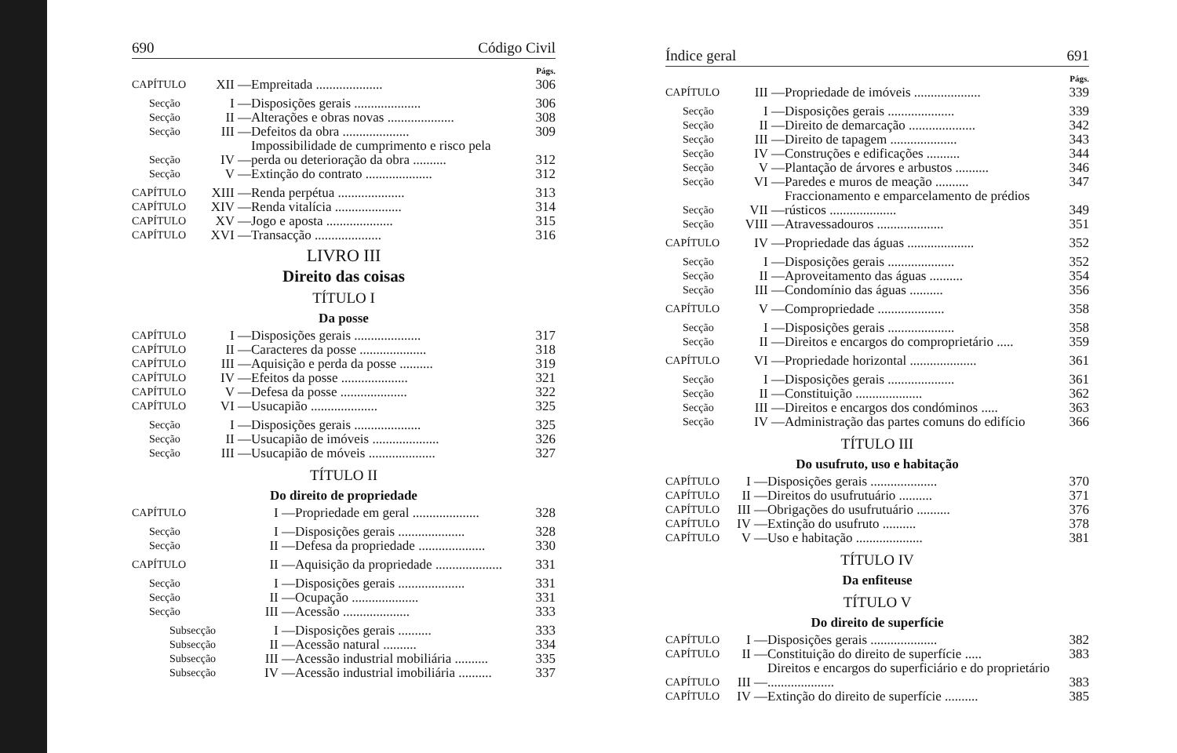690 Código Civil
Págs.
| CAPÍTULO | XII — | Empreitada .................... | 306 |
| Secção | I — | Disposições gerais .................... | 306 |
| Secção | II — | Alterações e obras novas .................... | 308 |
| Secção | III — | Defeitos da obra .................... | 309 |
| Secção | IV — | Impossibilidade de cumprimento e risco pela perda ou deterioração da obra .......... | 312 |
| Secção | V — | Extinção do contrato .................... | 312 |
| CAPÍTULO | XIII — | Renda perpétua .................... | 313 |
| CAPÍTULO | XIV — | Renda vitalícia .................... | 314 |
| CAPÍTULO | XV — | Jogo e aposta .................... | 315 |
| CAPÍTULO | XVI — | Transacção .................... | 316 |
LIVRO III
Direito das coisas
TÍTULO I
Da posse
| CAPÍTULO | I — | Disposições gerais .................... | 317 |
| CAPÍTULO | II — | Caracteres da posse .................... | 318 |
| CAPÍTULO | III — | Aquisição e perda da posse .......... | 319 |
| CAPÍTULO | IV — | Efeitos da posse .................... | 321 |
| CAPÍTULO | V — | Defesa da posse .................... | 322 |
| CAPÍTULO | VI — | Usucapião .................... | 325 |
| Secção | I — | Disposições gerais .................... | 325 |
| Secção | II — | Usucapião de imóveis .................... | 326 |
| Secção | III — | Usucapião de móveis .................... | 327 |
TÍTULO II
Do direito de propriedade
| CAPÍTULO | I — | Propriedade em geral .................... | 328 |
| Secção | I — | Disposições gerais .................... | 328 |
| Secção | II — | Defesa da propriedade .................... | 330 |
| CAPÍTULO | II — | Aquisição da propriedade .................... | 331 |
| Secção | I — | Disposições gerais .................... | 331 |
| Secção | II — | Ocupação .................... | 331 |
| Secção | III — | Acessão .................... | 333 |
| Subsecção | I — | Disposições gerais .......... | 333 |
| Subsecção | II — | Acessão natural .......... | 334 |
| Subsecção | III — | Acessão industrial mobiliária .......... | 335 |
| Subsecção | IV — | Acessão industrial imobiliária .......... | 337 |
Índice geral 691
Págs.
| CAPÍTULO | III — | Propriedade de imóveis .................... | 339 |
| Secção | I — | Disposições gerais .................... | 339 |
| Secção | II — | Direito de demarcação .................... | 342 |
| Secção | III — | Direito de tapagem .................... | 343 |
| Secção | IV — | Construções e edificações .......... | 344 |
| Secção | V — | Plantação de árvores e arbustos .......... | 346 |
| Secção | VI — | Paredes e muros de meação .......... | 347 |
| Secção | VII — | Fraccionamento e emparcelamento de prédios rústicos .................... | 349 |
| Secção | VIII — | Atravessadouros .................... | 351 |
| CAPÍTULO | IV — | Propriedade das águas .................... | 352 |
| Secção | I — | Disposições gerais .................... | 352 |
| Secção | II — | Aproveitamento das águas .......... | 354 |
| Secção | III — | Condomínio das águas .......... | 356 |
| CAPÍTULO | V — | Compropriedade .................... | 358 |
| Secção | I — | Disposições gerais .................... | 358 |
| Secção | II — | Direitos e encargos do comproprietário ..... | 359 |
| CAPÍTULO | VI — | Propriedade horizontal .................... | 361 |
| Secção | I — | Disposições gerais .................... | 361 |
| Secção | II — | Constituição .................... | 362 |
| Secção | III — | Direitos e encargos dos condóminos ..... | 363 |
| Secção | IV — | Administração das partes comuns do edifício | 366 |
TÍTULO III
Do usufruto, uso e habitação
| CAPÍTULO | I — | Disposições gerais .................... | 370 |
| CAPÍTULO | II — | Direitos do usufrutuário .......... | 371 |
| CAPÍTULO | III — | Obrigações do usufrutuário .......... | 376 |
| CAPÍTULO | IV — | Extinção do usufruto .......... | 378 |
| CAPÍTULO | V — | Uso e habitação .................... | 381 |
TÍTULO IV
Da enfiteuse
TÍTULO V
Do direito de superfície
| CAPÍTULO | I — | Disposições gerais .................... | 382 |
| CAPÍTULO | II — | Constituição do direito de superfície ..... | 383 |
| CAPÍTULO | III — | Direitos e encargos do superficiário e do proprietário .................... | 383 |
| CAPÍTULO | IV — | Extinção do direito de superfície .......... | 385 |